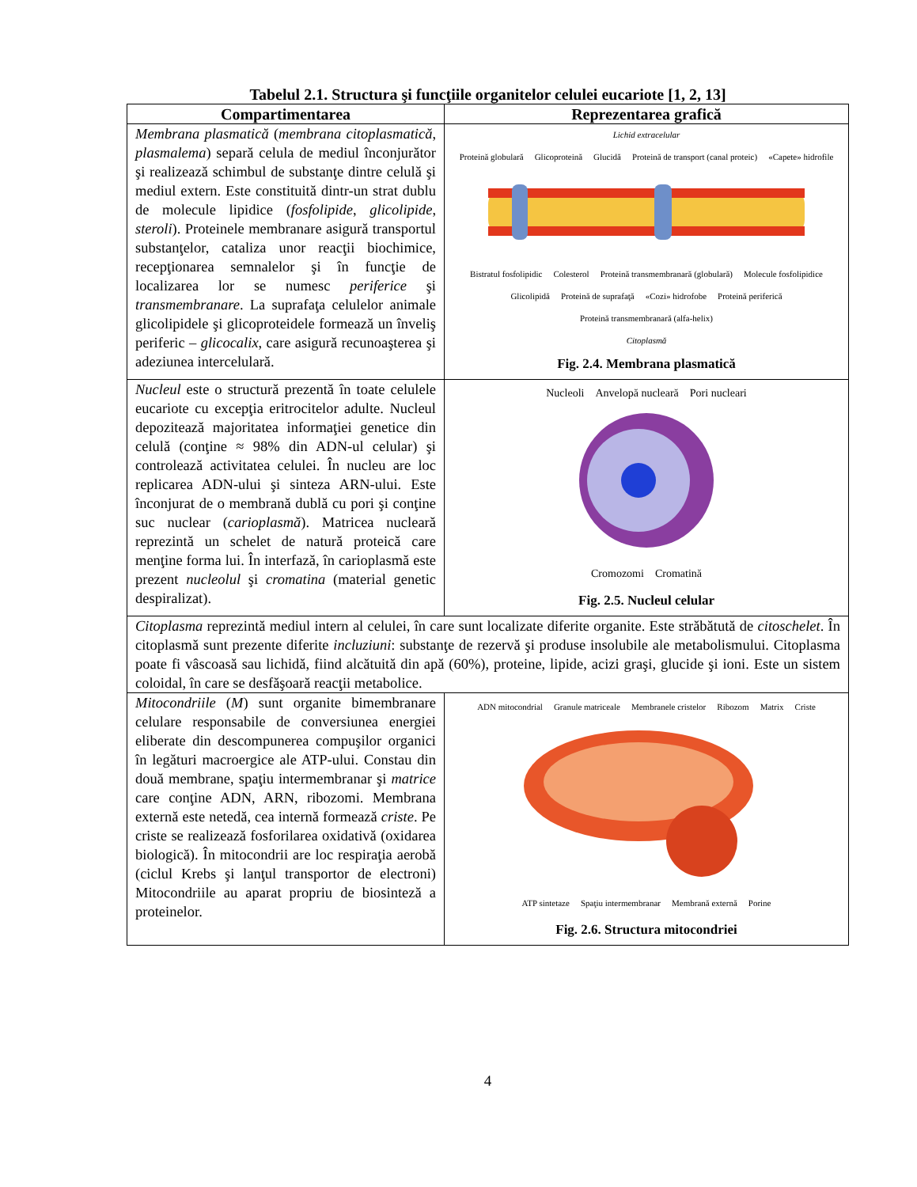Tabelul 2.1. Structura şi funcţiile organitelor celulei eucariote [1, 2, 13]
| Compartimentarea | Reprezentarea grafică |
| --- | --- |
| Membrana plasmatică ( membrana citoplasmatică , plasmalema ) separă celula de mediul înconjurător şi realizează schimbul de substanţe dintre celulă şi mediul extern. Este constituită dintr-un strat dublu de molecule lipidice ( fosfolipide , glicolipide , steroli ). Proteinele membranare asigură transportul substanţelor, cataliza unor reacţii biochimice, recepţionarea semnalelor şi în funcţie de localizarea lor se numesc periferice şi transmembranare . La suprafaţa celulelor animale glicolipidele şi glicoproteidele formează un înveliş periferic – glicocalix , care asigură recunoaşterea şi adeziunea intercelulară. | Lichid extracelular Proteină globulară Glicoproteină Glucidă Proteină de transport (canal proteic) «Capete» hidrofile Bistratul fosfolipidic Colesterol Proteină transmembranară (globulară) Molecule fosfolipidice Glicolipidă Proteină de suprafaţă «Cozi» hidrofobe Proteină periferică Proteină transmembranară (alfa-helix) Citoplasmă Fig. 2.4. Membrana plasmatică |
| Nucleul este o structură prezentă în toate celulele eucariote cu excepţia eritrocitelor adulte. Nucleul depozitează majoritatea informaţiei genetice din celulă (conţine ≈ 98% din ADN-ul celular) şi controlează activitatea celulei. În nucleu are loc replicarea ADN-ului şi sinteza ARN-ului. Este înconjurat de o membrană dublă cu pori şi conţine suc nuclear ( carioplasmă ). Matricea nucleară reprezintă un schelet de natură proteică care menţine forma lui. În interfază, în carioplasmă este prezent nucleolul şi cromatina (material genetic despiralizat). | Nucleoli Anvelopă nucleară Pori nucleari Cromozomi Cromatină Fig. 2.5. Nucleul celular |
| Citoplasma reprezintă mediul intern al celulei, în care sunt localizate diferite organite. Este străbătută de citoschelet . În citoplasmă sunt prezente diferite incluziuni : substanţe de rezervă şi produse insolubile ale metabolismului. Citoplasma poate fi vâscoasă sau lichidă, fiind alcătuită din apă (60%), proteine, lipide, acizi graşi, glucide şi ioni. Este un sistem coloidal, în care se desfăşoară reacţii metabolice. | |
| Mitocondriile ( M ) sunt organite bimembranare celulare responsabile de conversiunea energiei eliberate din descompunerea compuşilor organici în legături macroergice ale ATP-ului. Constau din două membrane, spaţiu intermembranar şi matrice care conţine ADN, ARN, ribozomi. Membrana externă este netedă, cea internă formează criste . Pe criste se realizează fosforilarea oxidativă (oxidarea biologică). În mitocondrii are loc respiraţia aerobă (ciclul Krebs şi lanţul transportor de electroni) Mitocondriile au aparat propriu de biosinteză a proteinelor. | ADN mitocondrial Granule matriceale Membranele cristelor Ribozom Matrix Criste ATP sintetaze Spaţiu intermembranar Membrană externă Porine Fig. 2.6. Structura mitocondriei |
4